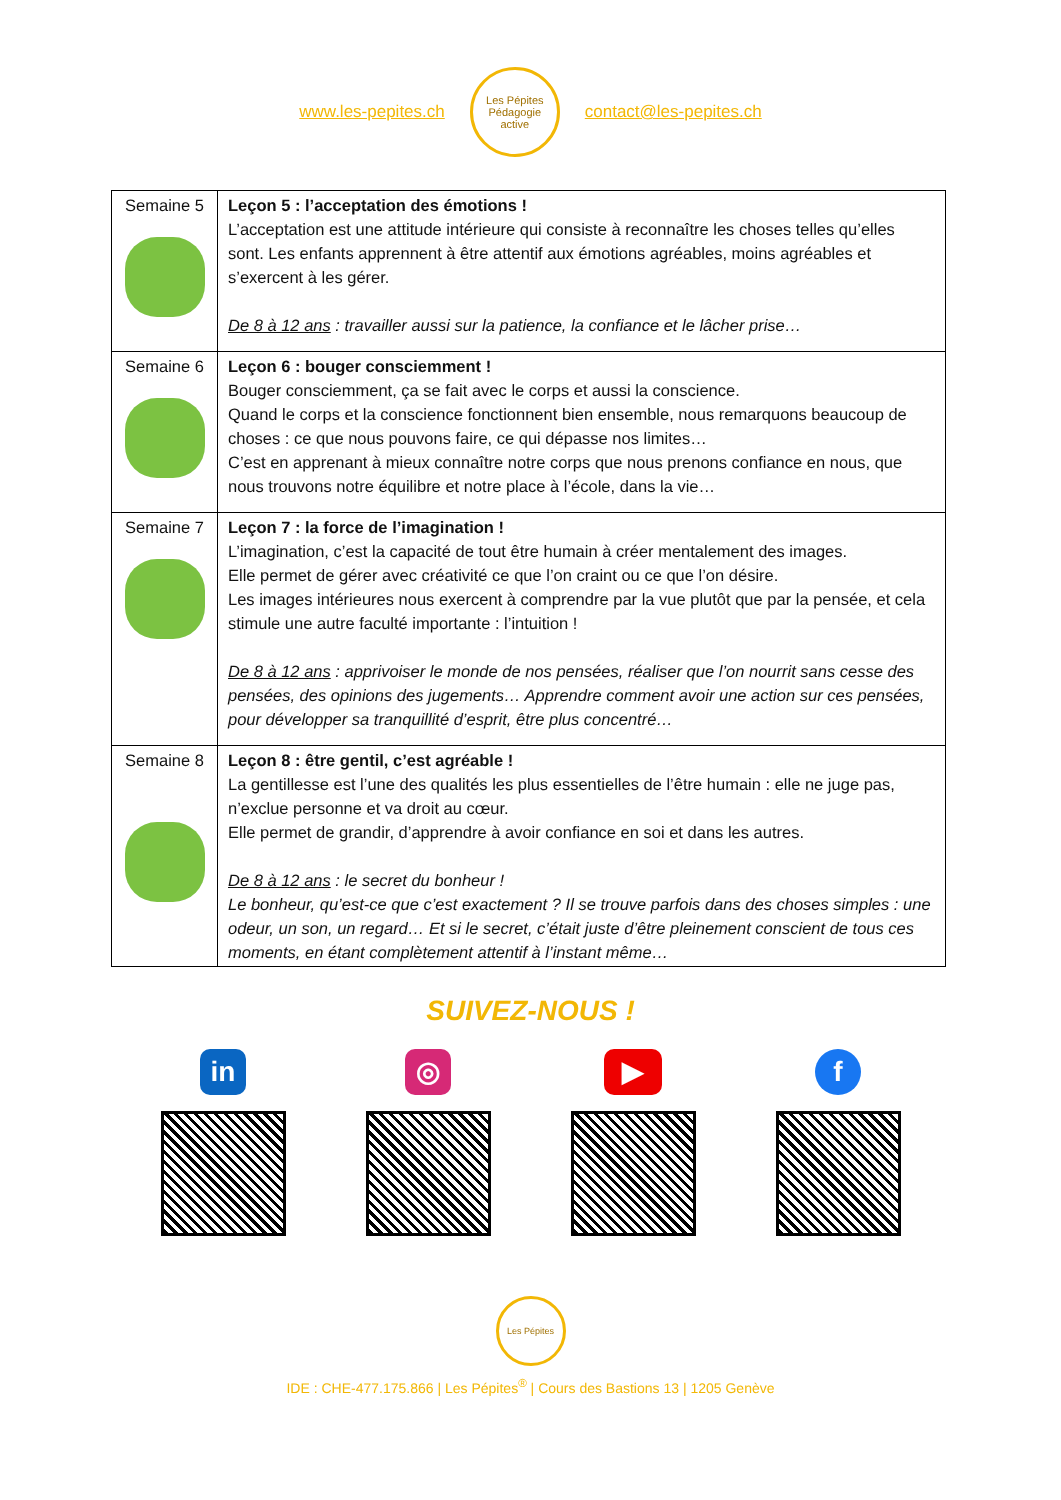www.les-pepites.ch
Les Pépites
Pédagogie active
contact@les-pepites.ch
| Semaine 5 | Leçon 5 : l’acceptation des émotions ! L’acceptation est une attitude intérieure qui consiste à reconnaître les choses telles qu’elles sont. Les enfants apprennent à être attentif aux émotions agréables, moins agréables et s’exercent à les gérer. De 8 à 12 ans : travailler aussi sur la patience, la confiance et le lâcher prise… |
| Semaine 6 | Leçon 6 : bouger consciemment ! Bouger consciemment, ça se fait avec le corps et aussi la conscience. Quand le corps et la conscience fonctionnent bien ensemble, nous remarquons beaucoup de choses : ce que nous pouvons faire, ce qui dépasse nos limites… C’est en apprenant à mieux connaître notre corps que nous prenons confiance en nous, que nous trouvons notre équilibre et notre place à l’école, dans la vie… |
| Semaine 7 | Leçon 7 : la force de l’imagination ! L’imagination, c’est la capacité de tout être humain à créer mentalement des images. Elle permet de gérer avec créativité ce que l’on craint ou ce que l’on désire. Les images intérieures nous exercent à comprendre par la vue plutôt que par la pensée, et cela stimule une autre faculté importante : l’intuition ! De 8 à 12 ans : apprivoiser le monde de nos pensées, réaliser que l’on nourrit sans cesse des pensées, des opinions des jugements… Apprendre comment avoir une action sur ces pensées, pour développer sa tranquillité d’esprit, être plus concentré… |
| Semaine 8 | Leçon 8 : être gentil, c’est agréable ! La gentillesse est l’une des qualités les plus essentielles de l’être humain : elle ne juge pas, n’exclue personne et va droit au cœur. Elle permet de grandir, d’apprendre à avoir confiance en soi et dans les autres. De 8 à 12 ans : le secret du bonheur ! Le bonheur, qu’est-ce que c’est exactement ? Il se trouve parfois dans des choses simples : une odeur, un son, un regard… Et si le secret, c’était juste d’être pleinement conscient de tous ces moments, en étant complètement attentif à l’instant même… |
SUIVEZ-NOUS !
in ◎ ▶ f
Les Pépites
IDE : CHE-477.175.866 | Les Pépites<sup>®</sup> | Cours des Bastions 13 | 1205 Genève